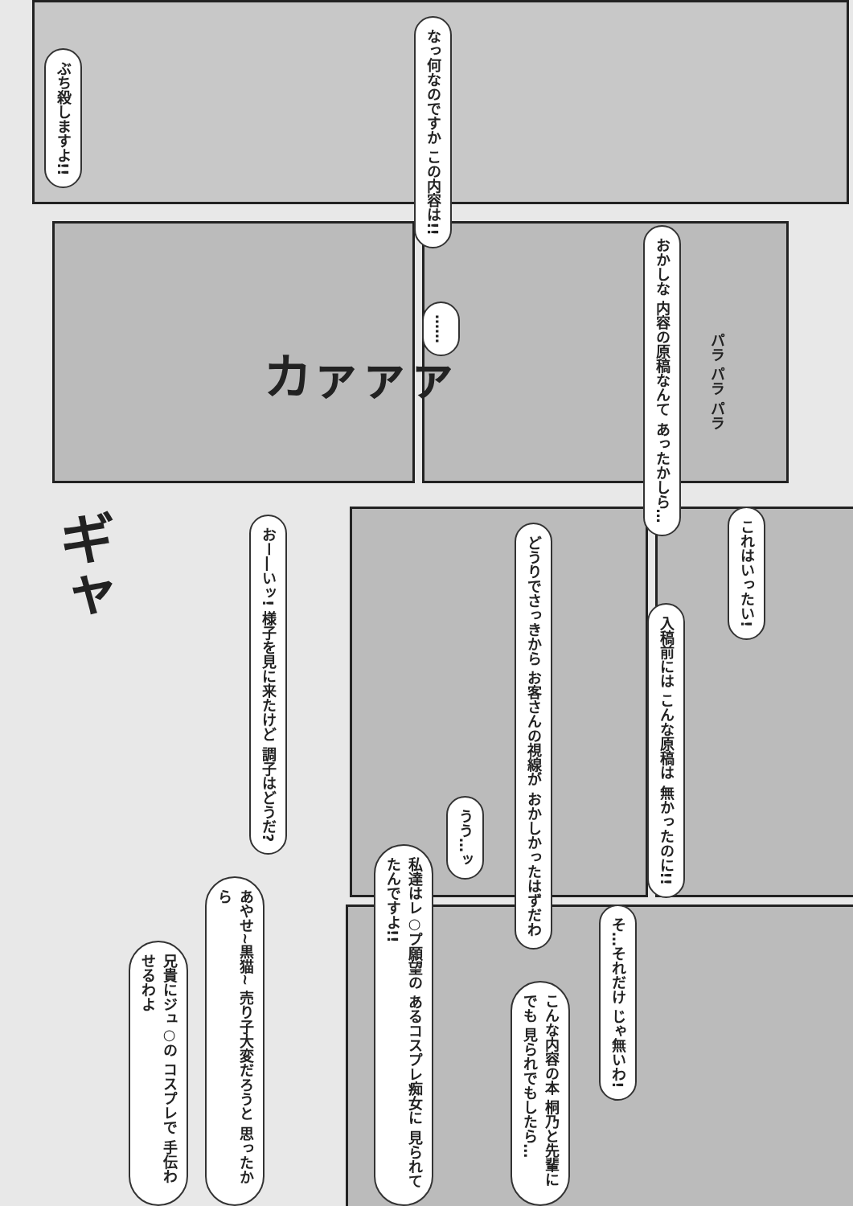ぶち殺しますよ!!
なっ何なのですか この内容は!!
カァァァ
……
おかしな 内容の原稿なんて あったかしら…
パラ パラ パラ
ギャ
おー―いッ! 様子を見に来たけど 調子はどうだ?
どうりでさっきから お客さんの視線が おかしかったはずだわ
これはいったい!
入稿前には こんな原稿は 無かったのに!!
うう…ッ
私達はレ○プ願望の あるコスプレ痴女に 見られてたんですよ!!
あやせ~黒猫~ 売り子大変だろうと 思ったから
兄貴にジュ○の コスプレで 手伝わせるわよ
そ…それだけ じゃ無いわ!
こんな内容の本 桐乃と先輩にでも 見られでもしたら…